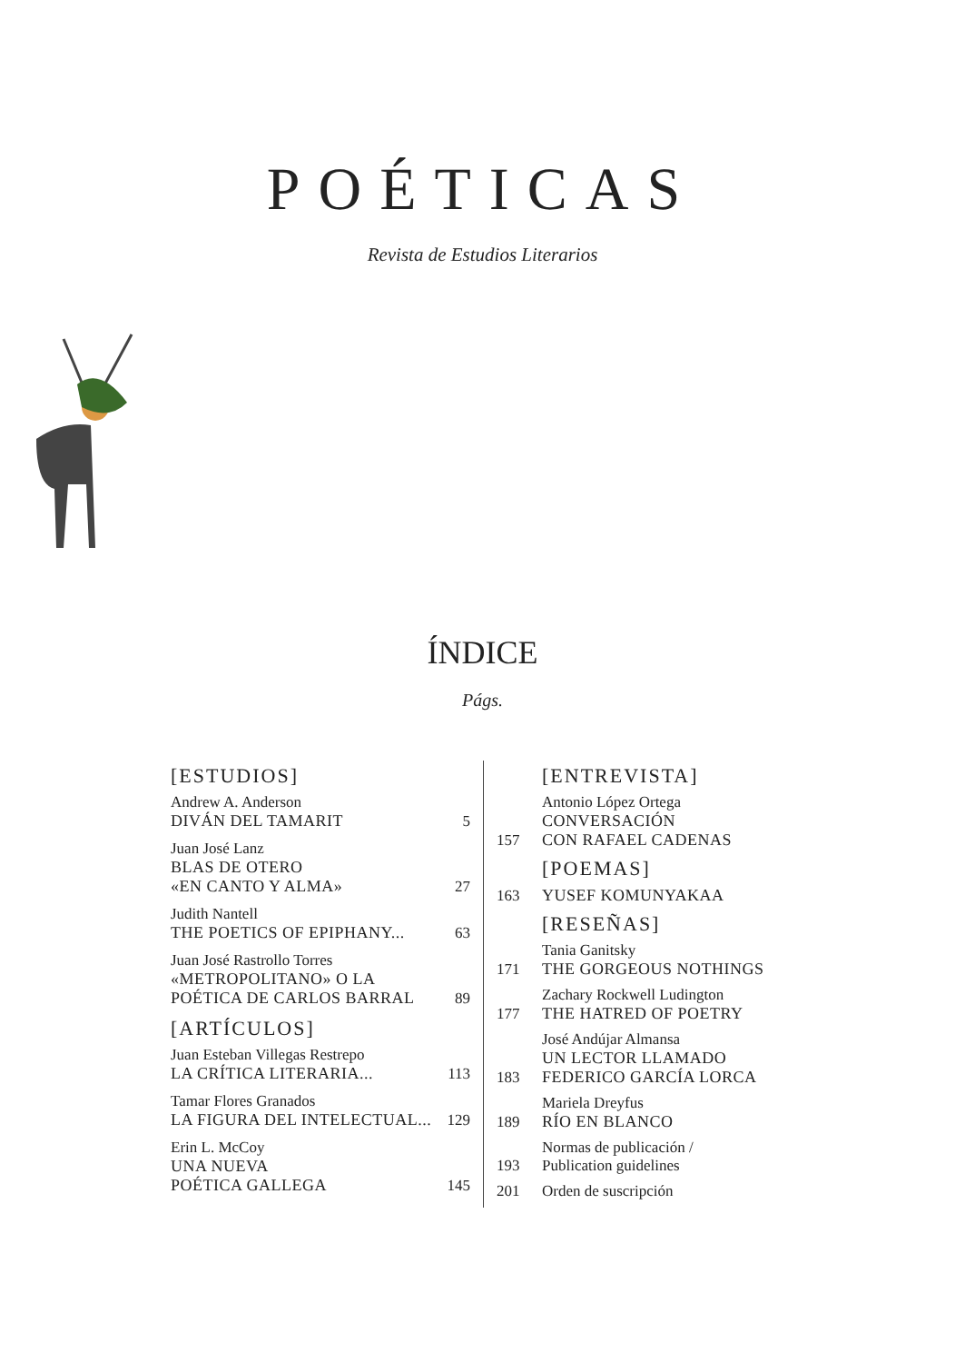POÉTICAS
Revista de Estudios Literarios
ÍNDICE
Págs.
[ESTUDIOS]
Andrew A. Anderson
DIVÁN DEL TAMARIT
5
Juan José Lanz
BLAS DE OTERO
«EN CANTO Y ALMA»
27
Judith Nantell
THE POETICS OF EPIPHANY...
63
Juan José Rastrollo Torres
«METROPOLITANO» O LA
POÉTICA DE CARLOS BARRAL
89
[ARTÍCULOS]
Juan Esteban Villegas Restrepo
LA CRÍTICA LITERARIA...
113
Tamar Flores Granados
LA FIGURA DEL INTELECTUAL...
129
Erin L. McCoy
UNA NUEVA
POÉTICA GALLEGA
145
[ENTREVISTA]
157
Antonio López Ortega
CONVERSACIÓN
CON RAFAEL CADENAS
[POEMAS]
163
YUSEF KOMUNYAKAA
[RESEÑAS]
171
Tania Ganitsky
THE GORGEOUS NOTHINGS
177
Zachary Rockwell Ludington
THE HATRED OF POETRY
183
José Andújar Almansa
UN LECTOR LLAMADO
FEDERICO GARCÍA LORCA
189
Mariela Dreyfus
RÍO EN BLANCO
193
Normas de publicación /
Publication guidelines
201
Orden de suscripción